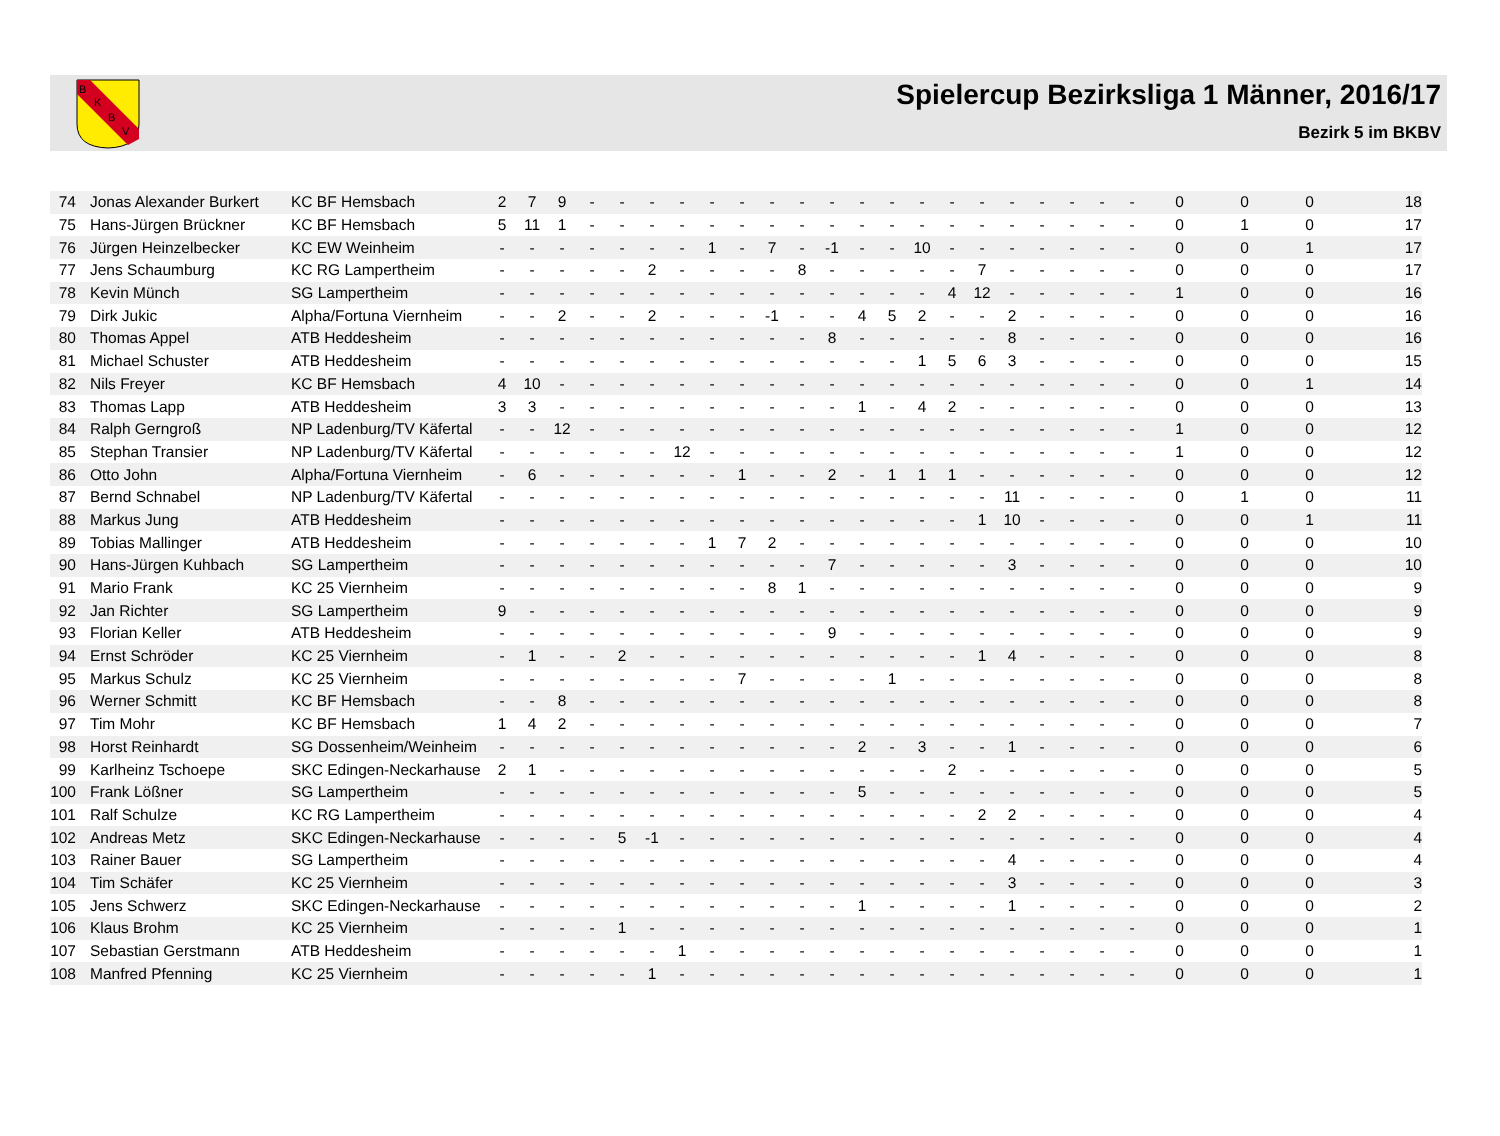B
K
B
V
Spielercup Bezirksliga 1 Männer, 2016/17
Bezirk 5 im BKBV
| 74 | Jonas Alexander Burkert | KC BF Hemsbach | 2 | 7 | 9 | - | - | - | - | - | - | - | - | - | - | - | - | - | - | - | - | - | - | - | 0 | 0 | 0 | 18 |
| 75 | Hans-Jürgen Brückner | KC BF Hemsbach | 5 | 11 | 1 | - | - | - | - | - | - | - | - | - | - | - | - | - | - | - | - | - | - | - | 0 | 1 | 0 | 17 |
| 76 | Jürgen Heinzelbecker | KC EW Weinheim | - | - | - | - | - | - | - | 1 | - | 7 | - | -1 | - | - | 10 | - | - | - | - | - | - | - | 0 | 0 | 1 | 17 |
| 77 | Jens Schaumburg | KC RG Lampertheim | - | - | - | - | - | 2 | - | - | - | - | 8 | - | - | - | - | - | 7 | - | - | - | - | - | 0 | 0 | 0 | 17 |
| 78 | Kevin Münch | SG Lampertheim | - | - | - | - | - | - | - | - | - | - | - | - | - | - | - | 4 | 12 | - | - | - | - | - | 1 | 0 | 0 | 16 |
| 79 | Dirk Jukic | Alpha/Fortuna Viernheim | - | - | 2 | - | - | 2 | - | - | - | -1 | - | - | 4 | 5 | 2 | - | - | 2 | - | - | - | - | 0 | 0 | 0 | 16 |
| 80 | Thomas Appel | ATB Heddesheim | - | - | - | - | - | - | - | - | - | - | - | 8 | - | - | - | - | - | 8 | - | - | - | - | 0 | 0 | 0 | 16 |
| 81 | Michael Schuster | ATB Heddesheim | - | - | - | - | - | - | - | - | - | - | - | - | - | - | 1 | 5 | 6 | 3 | - | - | - | - | 0 | 0 | 0 | 15 |
| 82 | Nils Freyer | KC BF Hemsbach | 4 | 10 | - | - | - | - | - | - | - | - | - | - | - | - | - | - | - | - | - | - | - | - | 0 | 0 | 1 | 14 |
| 83 | Thomas Lapp | ATB Heddesheim | 3 | 3 | - | - | - | - | - | - | - | - | - | - | 1 | - | 4 | 2 | - | - | - | - | - | - | 0 | 0 | 0 | 13 |
| 84 | Ralph Gerngroß | NP Ladenburg/TV Käfertal | - | - | 12 | - | - | - | - | - | - | - | - | - | - | - | - | - | - | - | - | - | - | - | 1 | 0 | 0 | 12 |
| 85 | Stephan Transier | NP Ladenburg/TV Käfertal | - | - | - | - | - | - | 12 | - | - | - | - | - | - | - | - | - | - | - | - | - | - | - | 1 | 0 | 0 | 12 |
| 86 | Otto John | Alpha/Fortuna Viernheim | - | 6 | - | - | - | - | - | - | 1 | - | - | 2 | - | 1 | 1 | 1 | - | - | - | - | - | - | 0 | 0 | 0 | 12 |
| 87 | Bernd Schnabel | NP Ladenburg/TV Käfertal | - | - | - | - | - | - | - | - | - | - | - | - | - | - | - | - | - | 11 | - | - | - | - | 0 | 1 | 0 | 11 |
| 88 | Markus Jung | ATB Heddesheim | - | - | - | - | - | - | - | - | - | - | - | - | - | - | - | - | 1 | 10 | - | - | - | - | 0 | 0 | 1 | 11 |
| 89 | Tobias Mallinger | ATB Heddesheim | - | - | - | - | - | - | - | 1 | 7 | 2 | - | - | - | - | - | - | - | - | - | - | - | - | 0 | 0 | 0 | 10 |
| 90 | Hans-Jürgen Kuhbach | SG Lampertheim | - | - | - | - | - | - | - | - | - | - | - | 7 | - | - | - | - | - | 3 | - | - | - | - | 0 | 0 | 0 | 10 |
| 91 | Mario Frank | KC 25 Viernheim | - | - | - | - | - | - | - | - | - | 8 | 1 | - | - | - | - | - | - | - | - | - | - | - | 0 | 0 | 0 | 9 |
| 92 | Jan Richter | SG Lampertheim | 9 | - | - | - | - | - | - | - | - | - | - | - | - | - | - | - | - | - | - | - | - | - | 0 | 0 | 0 | 9 |
| 93 | Florian Keller | ATB Heddesheim | - | - | - | - | - | - | - | - | - | - | - | 9 | - | - | - | - | - | - | - | - | - | - | 0 | 0 | 0 | 9 |
| 94 | Ernst Schröder | KC 25 Viernheim | - | 1 | - | - | 2 | - | - | - | - | - | - | - | - | - | - | - | 1 | 4 | - | - | - | - | 0 | 0 | 0 | 8 |
| 95 | Markus Schulz | KC 25 Viernheim | - | - | - | - | - | - | - | - | 7 | - | - | - | - | 1 | - | - | - | - | - | - | - | - | 0 | 0 | 0 | 8 |
| 96 | Werner Schmitt | KC BF Hemsbach | - | - | 8 | - | - | - | - | - | - | - | - | - | - | - | - | - | - | - | - | - | - | - | 0 | 0 | 0 | 8 |
| 97 | Tim Mohr | KC BF Hemsbach | 1 | 4 | 2 | - | - | - | - | - | - | - | - | - | - | - | - | - | - | - | - | - | - | - | 0 | 0 | 0 | 7 |
| 98 | Horst Reinhardt | SG Dossenheim/Weinheim | - | - | - | - | - | - | - | - | - | - | - | - | 2 | - | 3 | - | - | 1 | - | - | - | - | 0 | 0 | 0 | 6 |
| 99 | Karlheinz Tschoepe | SKC Edingen-Neckarhause | 2 | 1 | - | - | - | - | - | - | - | - | - | - | - | - | - | 2 | - | - | - | - | - | - | 0 | 0 | 0 | 5 |
| 100 | Frank Lößner | SG Lampertheim | - | - | - | - | - | - | - | - | - | - | - | - | 5 | - | - | - | - | - | - | - | - | - | 0 | 0 | 0 | 5 |
| 101 | Ralf Schulze | KC RG Lampertheim | - | - | - | - | - | - | - | - | - | - | - | - | - | - | - | - | 2 | 2 | - | - | - | - | 0 | 0 | 0 | 4 |
| 102 | Andreas Metz | SKC Edingen-Neckarhause | - | - | - | - | 5 | -1 | - | - | - | - | - | - | - | - | - | - | - | - | - | - | - | - | 0 | 0 | 0 | 4 |
| 103 | Rainer Bauer | SG Lampertheim | - | - | - | - | - | - | - | - | - | - | - | - | - | - | - | - | - | 4 | - | - | - | - | 0 | 0 | 0 | 4 |
| 104 | Tim Schäfer | KC 25 Viernheim | - | - | - | - | - | - | - | - | - | - | - | - | - | - | - | - | - | 3 | - | - | - | - | 0 | 0 | 0 | 3 |
| 105 | Jens Schwerz | SKC Edingen-Neckarhause | - | - | - | - | - | - | - | - | - | - | - | - | 1 | - | - | - | - | 1 | - | - | - | - | 0 | 0 | 0 | 2 |
| 106 | Klaus Brohm | KC 25 Viernheim | - | - | - | - | 1 | - | - | - | - | - | - | - | - | - | - | - | - | - | - | - | - | - | 0 | 0 | 0 | 1 |
| 107 | Sebastian Gerstmann | ATB Heddesheim | - | - | - | - | - | - | 1 | - | - | - | - | - | - | - | - | - | - | - | - | - | - | - | 0 | 0 | 0 | 1 |
| 108 | Manfred Pfenning | KC 25 Viernheim | - | - | - | - | - | 1 | - | - | - | - | - | - | - | - | - | - | - | - | - | - | - | - | 0 | 0 | 0 | 1 |